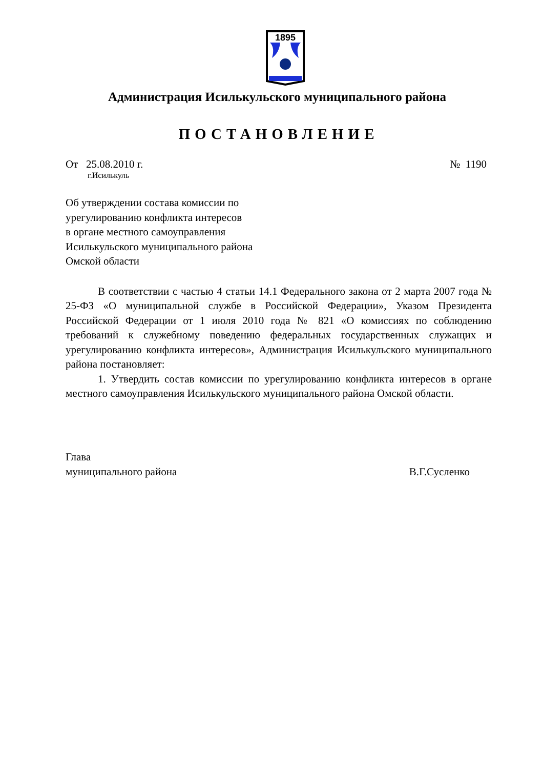1895
Администрация Исилькульского муниципального района
ПОСТАНОВЛЕНИЕ
От 25.08.2010 г. № 1190
г.Исилькуль
Об утверждении состава комиссии по
урегулированию конфликта интересов
в органе местного самоуправления
Исилькульского муниципального района
Омской области
В соответствии с частью 4 статьи 14.1 Федерального закона от 2 марта 2007 года № 25-ФЗ «О муниципальной службе в Российской Федерации», Указом Президента Российской Федерации от 1 июля 2010 года № 821 «О комиссиях по соблюдению требований к служебному поведению федеральных государственных служащих и урегулированию конфликта интересов», Администрация Исилькульского муниципального района постановляет:
1. Утвердить состав комиссии по урегулированию конфликта интересов в органе местного самоуправления Исилькульского муниципального района Омской области.
Глава
муниципального района В.Г.Сусленко